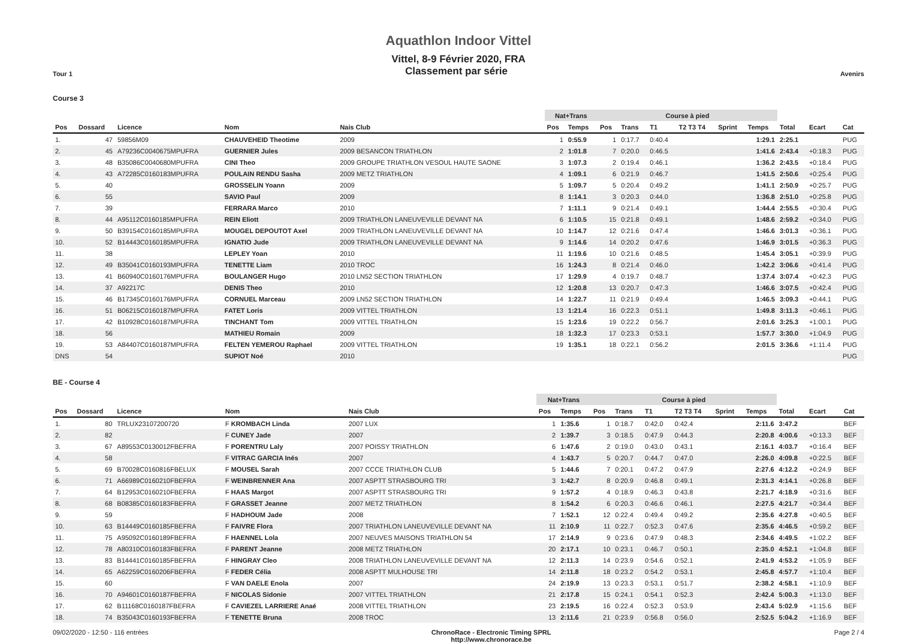Aquathlon Indoor Vittel
Vittel, 8-9 Février 2020, FRA
Tour 1
Classement par série
Avenirs
Course 3
| | | | | | Nat+Trans | | Course à pied | | | | | | | | |
| Pos | Dossard | Licence | Nom | Nais Club | Pos | Temps | Pos | Trans | T1 | T2 T3 T4 | Sprint | Temps | Total | Ecart | Cat |
| 1. | 47 | 59856M09 | CHAUVEHEID Theotime | 2009 | 1 | 0:55.9 | 1 | 0:17.7 | 0:40.4 | | | 1:29.1 | 2:25.1 | | PUG |
| 2. | 45 | A79236C0040675MPUFRA | GUERNIER Jules | 2009 BESANCON TRIATHLON | 2 | 1:01.8 | 7 | 0:20.0 | 0:46.5 | | | 1:41.6 | 2:43.4 | +0:18.3 | PUG |
| 3. | 48 | B35086C0040680MPUFRA | CINI Theo | 2009 GROUPE TRIATHLON VESOUL HAUTE SAONE | 3 | 1:07.3 | 2 | 0:19.4 | 0:46.1 | | | 1:36.2 | 2:43.5 | +0:18.4 | PUG |
| 4. | 43 | A72285C0160183MPUFRA | POULAIN RENDU Sasha | 2009 METZ TRIATHLON | 4 | 1:09.1 | 6 | 0:21.9 | 0:46.7 | | | 1:41.5 | 2:50.6 | +0:25.4 | PUG |
| 5. | 40 | | GROSSELIN Yoann | 2009 | 5 | 1:09.7 | 5 | 0:20.4 | 0:49.2 | | | 1:41.1 | 2:50.9 | +0:25.7 | PUG |
| 6. | 55 | | SAVIO Paul | 2009 | 8 | 1:14.1 | 3 | 0:20.3 | 0:44.0 | | | 1:36.8 | 2:51.0 | +0:25.8 | PUG |
| 7. | 39 | | FERRARA Marco | 2010 | 7 | 1:11.1 | 9 | 0:21.4 | 0:49.1 | | | 1:44.4 | 2:55.5 | +0:30.4 | PUG |
| 8. | 44 | A95112C0160185MPUFRA | REIN Eliott | 2009 TRIATHLON LANEUVEVILLE DEVANT NA | 6 | 1:10.5 | 15 | 0:21.8 | 0:49.1 | | | 1:48.6 | 2:59.2 | +0:34.0 | PUG |
| 9. | 50 | B39154C0160185MPUFRA | MOUGEL DEPOUTOT Axel | 2009 TRIATHLON LANEUVEVILLE DEVANT NA | 10 | 1:14.7 | 12 | 0:21.6 | 0:47.4 | | | 1:46.6 | 3:01.3 | +0:36.1 | PUG |
| 10. | 52 | B14443C0160185MPUFRA | IGNATIO Jude | 2009 TRIATHLON LANEUVEVILLE DEVANT NA | 9 | 1:14.6 | 14 | 0:20.2 | 0:47.6 | | | 1:46.9 | 3:01.5 | +0:36.3 | PUG |
| 11. | 38 | | LEPLEY Yoan | 2010 | 11 | 1:19.6 | 10 | 0:21.6 | 0:48.5 | | | 1:45.4 | 3:05.1 | +0:39.9 | PUG |
| 12. | 49 | B35041C0160193MPUFRA | TENETTE Liam | 2010 TROC | 16 | 1:24.3 | 8 | 0:21.4 | 0:46.0 | | | 1:42.2 | 3:06.6 | +0:41.4 | PUG |
| 13. | 41 | B60940C0160176MPUFRA | BOULANGER Hugo | 2010 LN52 SECTION TRIATHLON | 17 | 1:29.9 | 4 | 0:19.7 | 0:48.7 | | | 1:37.4 | 3:07.4 | +0:42.3 | PUG |
| 14. | 37 | A92217C | DENIS Theo | 2010 | 12 | 1:20.8 | 13 | 0:20.7 | 0:47.3 | | | 1:46.6 | 3:07.5 | +0:42.4 | PUG |
| 15. | 46 | B17345C0160176MPUFRA | CORNUEL Marceau | 2009 LN52 SECTION TRIATHLON | 14 | 1:22.7 | 11 | 0:21.9 | 0:49.4 | | | 1:46.5 | 3:09.3 | +0:44.1 | PUG |
| 16. | 51 | B06215C0160187MPUFRA | FATET Loris | 2009 VITTEL TRIATHLON | 13 | 1:21.4 | 16 | 0:22.3 | 0:51.1 | | | 1:49.8 | 3:11.3 | +0:46.1 | PUG |
| 17. | 42 | B10928C0160187MPUFRA | TINCHANT Tom | 2009 VITTEL TRIATHLON | 15 | 1:23.6 | 19 | 0:22.2 | 0:56.7 | | | 2:01.6 | 3:25.3 | +1:00.1 | PUG |
| 18. | 56 | | MATHIEU Romain | 2009 | 18 | 1:32.3 | 17 | 0:23.3 | 0:53.1 | | | 1:57.7 | 3:30.0 | +1:04.9 | PUG |
| 19. | 53 | A84407C0160187MPUFRA | FELTEN YEMEROU Raphael | 2009 VITTEL TRIATHLON | 19 | 1:35.1 | 18 | 0:22.1 | 0:56.2 | | | 2:01.5 | 3:36.6 | +1:11.4 | PUG |
| DNS | 54 | | SUPIOT Noé | 2010 | | | | | | | | | | | PUG |
BE - Course 4
| | | | | | Nat+Trans | | Course à pied | | | | | | | | |
| Pos | Dossard | Licence | Nom | Nais Club | Pos | Temps | Pos | Trans | T1 | T2 T3 T4 | Sprint | Temps | Total | Ecart | Cat |
| 1. | 80 | TRLUX23107200720 | F KROMBACH Linda | 2007 LUX | 1 | 1:35.6 | 1 | 0:18.7 | 0:42.0 | 0:42.4 | | 2:11.6 | 3:47.2 | | BEF |
| 2. | 82 | | F CUNEY Jade | 2007 | 2 | 1:39.7 | 3 | 0:18.5 | 0:47.9 | 0:44.3 | | 2:20.8 | 4:00.6 | +0:13.3 | BEF |
| 3. | 67 | A89553C0130012FBEFRA | F PORENTRU Laly | 2007 POISSY TRIATHLON | 6 | 1:47.6 | 2 | 0:19.0 | 0:43.0 | 0:43.1 | | 2:16.1 | 4:03.7 | +0:16.4 | BEF |
| 4. | 58 | | F VITRAC GARCIA Inés | 2007 | 4 | 1:43.7 | 5 | 0:20.7 | 0:44.7 | 0:47.0 | | 2:26.0 | 4:09.8 | +0:22.5 | BEF |
| 5. | 69 | B70028C0160816FBELUX | F MOUSEL Sarah | 2007 CCCE TRIATHLON CLUB | 5 | 1:44.6 | 7 | 0:20.1 | 0:47.2 | 0:47.9 | | 2:27.6 | 4:12.2 | +0:24.9 | BEF |
| 6. | 71 | A66989C0160210FBEFRA | F WEINBRENNER Ana | 2007 ASPTT STRASBOURG TRI | 3 | 1:42.7 | 8 | 0:20.9 | 0:46.8 | 0:49.1 | | 2:31.3 | 4:14.1 | +0:26.8 | BEF |
| 7. | 64 | B12953C0160210FBEFRA | F HAAS Margot | 2007 ASPTT STRASBOURG TRI | 9 | 1:57.2 | 4 | 0:18.9 | 0:46.3 | 0:43.8 | | 2:21.7 | 4:18.9 | +0:31.6 | BEF |
| 8. | 68 | B08385C0160183FBEFRA | F GRASSET Jeanne | 2007 METZ TRIATHLON | 8 | 1:54.2 | 6 | 0:20.3 | 0:46.6 | 0:46.1 | | 2:27.5 | 4:21.7 | +0:34.4 | BEF |
| 9. | 59 | | F HADHOUM Jade | 2008 | 7 | 1:52.1 | 12 | 0:22.4 | 0:49.4 | 0:49.2 | | 2:35.6 | 4:27.8 | +0:40.5 | BEF |
| 10. | 63 | B14449C0160185FBEFRA | F FAIVRE Flora | 2007 TRIATHLON LANEUVEVILLE DEVANT NA | 11 | 2:10.9 | 11 | 0:22.7 | 0:52.3 | 0:47.6 | | 2:35.6 | 4:46.5 | +0:59.2 | BEF |
| 11. | 75 | A95092C0160189FBEFRA | F HAENNEL Lola | 2007 NEUVES MAISONS TRIATHLON 54 | 17 | 2:14.9 | 9 | 0:23.6 | 0:47.9 | 0:48.3 | | 2:34.6 | 4:49.5 | +1:02.2 | BEF |
| 12. | 78 | A80310C0160183FBEFRA | F PARENT Jeanne | 2008 METZ TRIATHLON | 20 | 2:17.1 | 10 | 0:23.1 | 0:46.7 | 0:50.1 | | 2:35.0 | 4:52.1 | +1:04.8 | BEF |
| 13. | 83 | B14441C0160185FBEFRA | F HINGRAY Cleo | 2008 TRIATHLON LANEUVEVILLE DEVANT NA | 12 | 2:11.3 | 14 | 0:23.9 | 0:54.6 | 0:52.1 | | 2:41.9 | 4:53.2 | +1:05.9 | BEF |
| 14. | 65 | A62259C0160206FBEFRA | F FEDER Célia | 2008 ASPTT MULHOUSE TRI | 14 | 2:11.8 | 18 | 0:23.2 | 0:54.2 | 0:53.1 | | 2:45.8 | 4:57.7 | +1:10.4 | BEF |
| 15. | 60 | | F VAN DAELE Enola | 2007 | 24 | 2:19.9 | 13 | 0:23.3 | 0:53.1 | 0:51.7 | | 2:38.2 | 4:58.1 | +1:10.9 | BEF |
| 16. | 70 | A94601C0160187FBEFRA | F NICOLAS Sidonie | 2007 VITTEL TRIATHLON | 21 | 2:17.8 | 15 | 0:24.1 | 0:54.1 | 0:52.3 | | 2:42.4 | 5:00.3 | +1:13.0 | BEF |
| 17. | 62 | B11168C0160187FBEFRA | F CAVIEZEL LARRIERE Anaé | 2008 VITTEL TRIATHLON | 23 | 2:19.5 | 16 | 0:22.4 | 0:52.3 | 0:53.9 | | 2:43.4 | 5:02.9 | +1:15.6 | BEF |
| 18. | 74 | B35043C0160193FBEFRA | F TENETTE Bruna | 2008 TROC | 13 | 2:11.6 | 21 | 0:23.9 | 0:56.8 | 0:56.0 | | 2:52.5 | 5:04.2 | +1:16.9 | BEF |
09/02/2020 - 12:50 - 116 entrées ChronoRace - Electronic Timing SPRL
http://www.chronorace.be Page 2 / 4